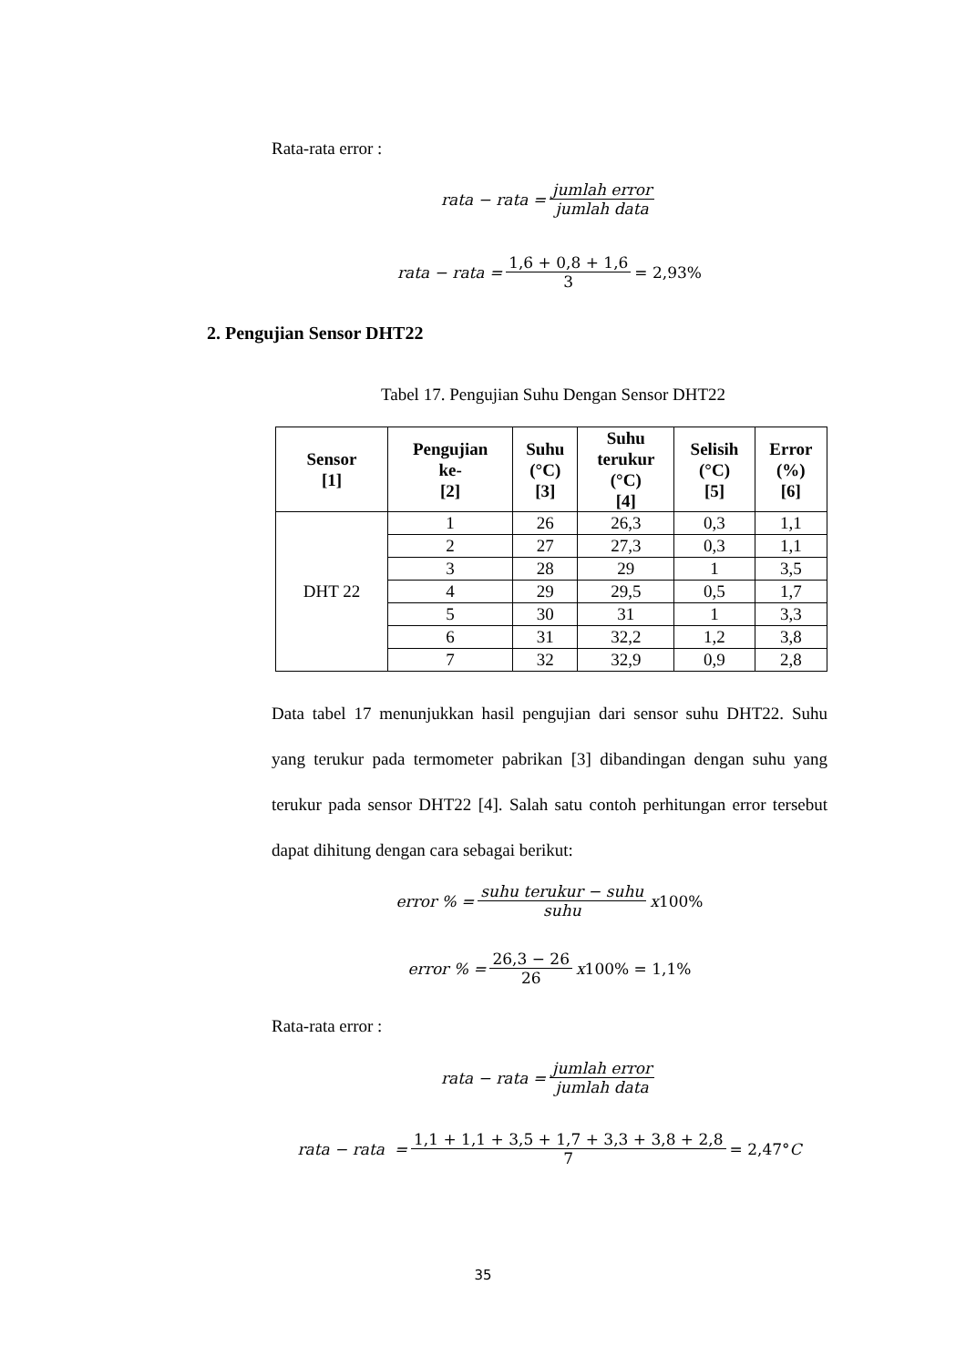Rata-rata error :
rata − rata = jumlah error jumlah data
rata − rata = 1,6 + 0,8 + 1,6 3 = 2,93%
2. Pengujian Sensor DHT22
Tabel 17. Pengujian Suhu Dengan Sensor DHT22
| Sensor [1] | Pengujian ke- [2] | Suhu (°C) [3] | Suhu terukur (°C) [4] | Selisih (°C) [5] | Error (%) [6] |
| --- | --- | --- | --- | --- | --- |
| DHT 22 | 1 | 26 | 26,3 | 0,3 | 1,1 |
| | 2 | 27 | 27,3 | 0,3 | 1,1 |
| | 3 | 28 | 29 | 1 | 3,5 |
| | 4 | 29 | 29,5 | 0,5 | 1,7 |
| | 5 | 30 | 31 | 1 | 3,3 |
| | 6 | 31 | 32,2 | 1,2 | 3,8 |
| | 7 | 32 | 32,9 | 0,9 | 2,8 |
Data tabel 17 menunjukkan hasil pengujian dari sensor suhu DHT22. Suhu yang terukur pada termometer pabrikan [3] dibandingan dengan suhu yang terukur pada sensor DHT22 [4]. Salah satu contoh perhitungan error tersebut dapat dihitung dengan cara sebagai berikut:
error % = suhu terukur − suhu suhu x 100%
error % = 26,3 − 26 26 x 100% = 1,1%
Rata-rata error :
rata − rata = jumlah error jumlah data
rata − rata = 1,1 + 1,1 + 3,5 + 1,7 + 3,3 + 3,8 + 2,8 7 = 2,47° C
35